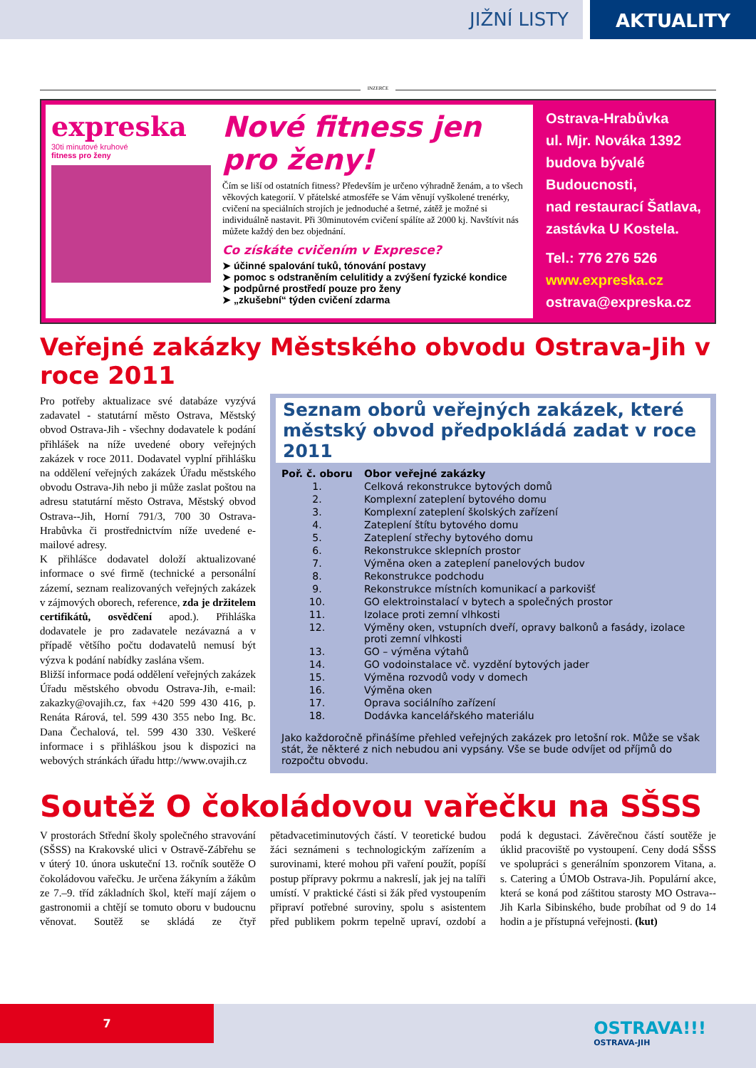JIŽNÍ LISTY
AKTUALITY
INZERCE
expreska
30ti minutové kruhové
fitness pro ženy
Nové fitness jen pro ženy!
Čím se liší od ostatních fitness? Především je určeno výhradně ženám, a to všech věkových kategorií. V přátelské atmosféře se Vám věnují vyškolené trenérky, cvičení na speciálních strojích je jednoduché a šetrné, zátěž je možné si individuálně nastavit. Při 30minutovém cvičení spálíte až 2000 kj. Navštívit nás můžete každý den bez objednání.
Co získáte cvičením v Expresce?
➤ účinné spalování tuků, tónování postavy
➤ pomoc s odstraněním celulitidy a zvýšení fyzické kondice
➤ podpůrné prostředí pouze pro ženy
➤ „zkušební“ týden cvičení zdarma
Ostrava-Hrabůvka
ul. Mjr. Nováka 1392
budova bývalé
Budoucnosti,
nad restaurací Šatlava,
zastávka U Kostela.
Tel.: 776 276 526
www.expreska.cz
ostrava@expreska.cz
Veřejné zakázky Městského obvodu Ostrava-Jih v roce 2011
Pro potřeby aktualizace své databáze vyzývá zadavatel - statutární město Ostrava, Městský obvod Ostrava-Jih - všechny dodavatele k podání přihlášek na níže uvedené obory veřejných zakázek v roce 2011. Dodavatel vyplní přihlášku na oddělení veřejných zakázek Úřadu městského obvodu Ostrava-Jih nebo ji může zaslat poštou na adresu statutární město Ostrava, Městský obvod Ostrava--Jih, Horní 791/3, 700 30 Ostrava-Hrabůvka či prostřednictvím níže uvedené e-mailové adresy.
K přihlášce dodavatel doloží aktualizované informace o své firmě (technické a personální zázemí, seznam realizovaných veřejných zakázek v zájmových oborech, reference, zda je držitelem certifikátů, osvědčení apod.). Přihláška dodavatele je pro zadavatele nezávazná a v případě většího počtu dodavatelů nemusí být výzva k podání nabídky zaslána všem.
Bližší informace podá oddělení veřejných zakázek Úřadu městského obvodu Ostrava-Jih, e-mail: zakazky@ovajih.cz, fax +420 599 430 416, p. Renáta Rárová, tel. 599 430 355 nebo Ing. Bc. Dana Čechalová, tel. 599 430 330. Veškeré informace i s přihláškou jsou k dispozici na webových stránkách úřadu http://www.ovajih.cz
Seznam oborů veřejných zakázek, které městský obvod předpokládá zadat v roce 2011
| Poř. č. oboru | Obor veřejné zakázky |
| --- | --- |
| 1. | Celková rekonstrukce bytových domů |
| 2. | Komplexní zateplení bytového domu |
| 3. | Komplexní zateplení školských zařízení |
| 4. | Zateplení štítu bytového domu |
| 5. | Zateplení střechy bytového domu |
| 6. | Rekonstrukce sklepních prostor |
| 7. | Výměna oken a zateplení panelových budov |
| 8. | Rekonstrukce podchodu |
| 9. | Rekonstrukce místních komunikací a parkovišť |
| 10. | GO elektroinstalací v bytech a společných prostor |
| 11. | Izolace proti zemní vlhkosti |
| 12. | Výměny oken, vstupních dveří, opravy balkonů a fasády, izolace proti zemní vlhkosti |
| 13. | GO – výměna výtahů |
| 14. | GO vodoinstalace vč. vyzdění bytových jader |
| 15. | Výměna rozvodů vody v domech |
| 16. | Výměna oken |
| 17. | Oprava sociálního zařízení |
| 18. | Dodávka kancelářského materiálu |
Jako každoročně přinášíme přehled veřejných zakázek pro letošní rok. Může se však stát, že některé z nich nebudou ani vypsány. Vše se bude odvíjet od příjmů do rozpočtu obvodu.
Soutěž O čokoládovou vařečku na SŠSS
V prostorách Střední školy společného stravování (SŠSS) na Krakovské ulici v Ostravě-Zábřehu se v úterý 10. února uskuteční 13. ročník soutěže O čokoládovou vařečku. Je určena žákyním a žákům ze 7.–9. tříd základních škol, kteří mají zájem o gastronomii a chtějí se tomuto oboru v budoucnu věnovat. Soutěž se skládá ze čtyř pětadvacetiminutových částí. V teoretické budou žáci seznámeni s technologickým zařízením a surovinami, které mohou při vaření použít, popíší postup přípravy pokrmu a nakreslí, jak jej na talíři umístí. V praktické části si žák před vystoupením připraví potřebné suroviny, spolu s asistentem před publikem pokrm tepelně upraví, ozdobí a podá k degustaci. Závěrečnou částí soutěže je úklid pracoviště po vystoupení. Ceny dodá SŠSS ve spolupráci s generálním sponzorem Vitana, a. s. Catering a ÚMOb Ostrava-Jih. Populární akce, která se koná pod záštitou starosty MO Ostrava--Jih Karla Sibinského, bude probíhat od 9 do 14 hodin a je přístupná veřejnosti. (kut)
7
OSTRAVA!!!
OSTRAVA-JIH